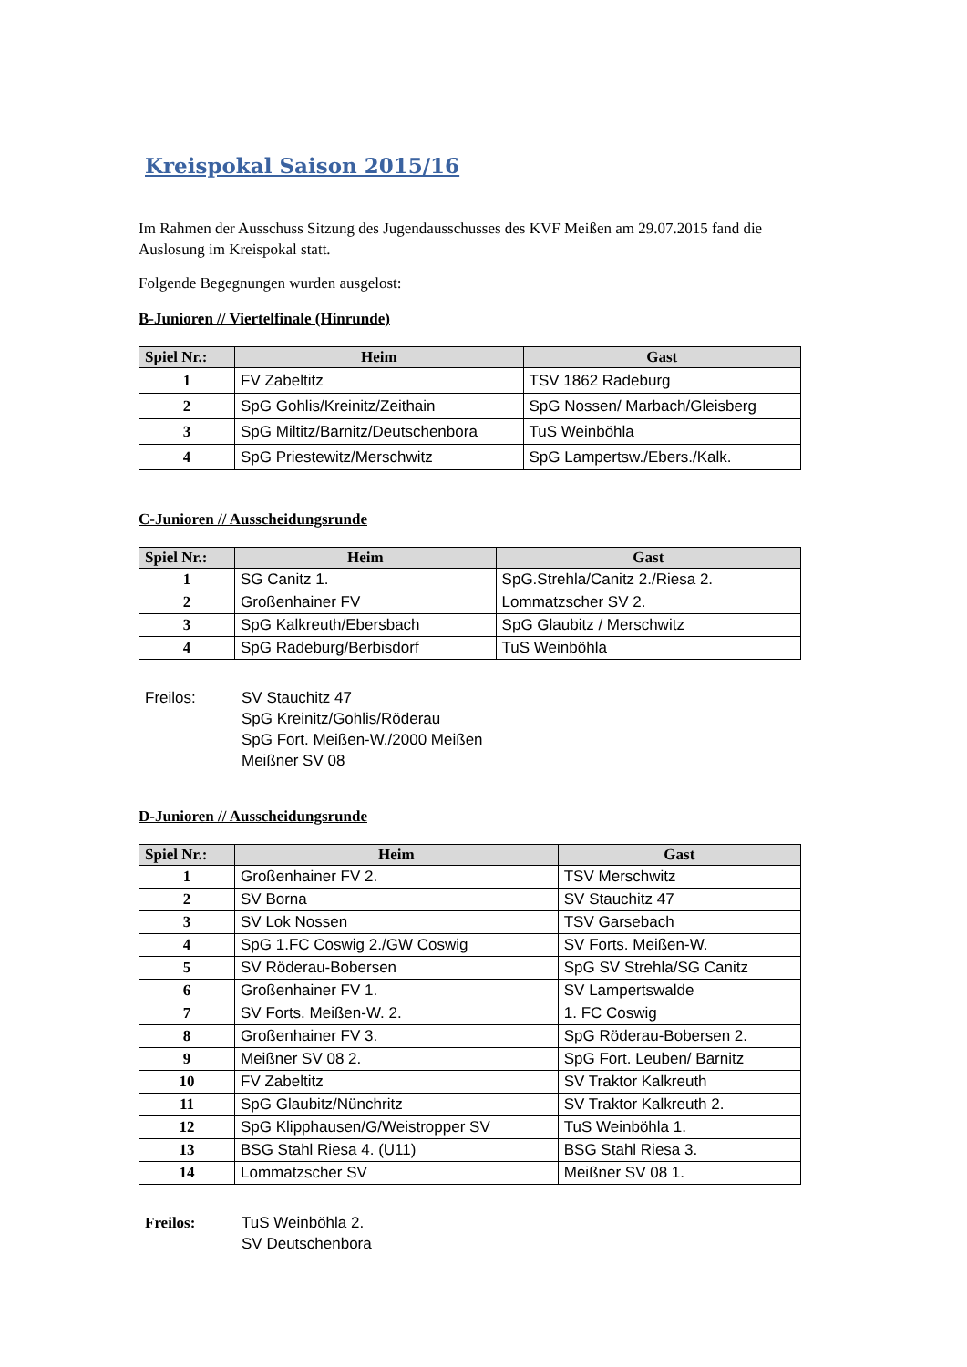Kreispokal Saison 2015/16
Im Rahmen der Ausschuss Sitzung des Jugendausschusses des KVF Meißen am 29.07.2015 fand die Auslosung im Kreispokal statt.
Folgende Begegnungen wurden ausgelost:
B-Junioren // Viertelfinale (Hinrunde)
| Spiel Nr.: | Heim | Gast |
| --- | --- | --- |
| 1 | FV Zabeltitz | TSV 1862 Radeburg |
| 2 | SpG Gohlis/Kreinitz/Zeithain | SpG Nossen/ Marbach/Gleisberg |
| 3 | SpG Miltitz/Barnitz/Deutschenbora | TuS Weinböhla |
| 4 | SpG Priestewitz/Merschwitz | SpG Lampertsw./Ebers./Kalk. |
C-Junioren // Ausscheidungsrunde
| Spiel Nr.: | Heim | Gast |
| --- | --- | --- |
| 1 | SG Canitz 1. | SpG.Strehla/Canitz 2./Riesa 2. |
| 2 | Großenhainer FV | Lommatzscher SV 2. |
| 3 | SpG Kalkreuth/Ebersbach | SpG Glaubitz / Merschwitz |
| 4 | SpG Radeburg/Berbisdorf | TuS Weinböhla |
Freilos: SV Stauchitz 47
SpG Kreinitz/Gohlis/Röderau
SpG Fort. Meißen-W./2000 Meißen
Meißner SV 08
D-Junioren // Ausscheidungsrunde
| Spiel Nr.: | Heim | Gast |
| --- | --- | --- |
| 1 | Großenhainer FV 2. | TSV Merschwitz |
| 2 | SV Borna | SV Stauchitz 47 |
| 3 | SV Lok Nossen | TSV Garsebach |
| 4 | SpG 1.FC Coswig 2./GW Coswig | SV Forts. Meißen-W. |
| 5 | SV Röderau-Bobersen | SpG SV Strehla/SG Canitz |
| 6 | Großenhainer FV 1. | SV Lampertswalde |
| 7 | SV Forts. Meißen-W. 2. | 1. FC Coswig |
| 8 | Großenhainer FV 3. | SpG Röderau-Bobersen 2. |
| 9 | Meißner SV 08 2. | SpG Fort. Leuben/ Barnitz |
| 10 | FV Zabeltitz | SV Traktor Kalkreuth |
| 11 | SpG Glaubitz/Nünchritz | SV Traktor Kalkreuth 2. |
| 12 | SpG Klipphausen/G/Weistropper SV | TuS Weinböhla 1. |
| 13 | BSG Stahl Riesa 4. (U11) | BSG Stahl Riesa 3. |
| 14 | Lommatzscher SV | Meißner SV 08 1. |
Freilos: TuS Weinböhla 2.
SV Deutschenbora